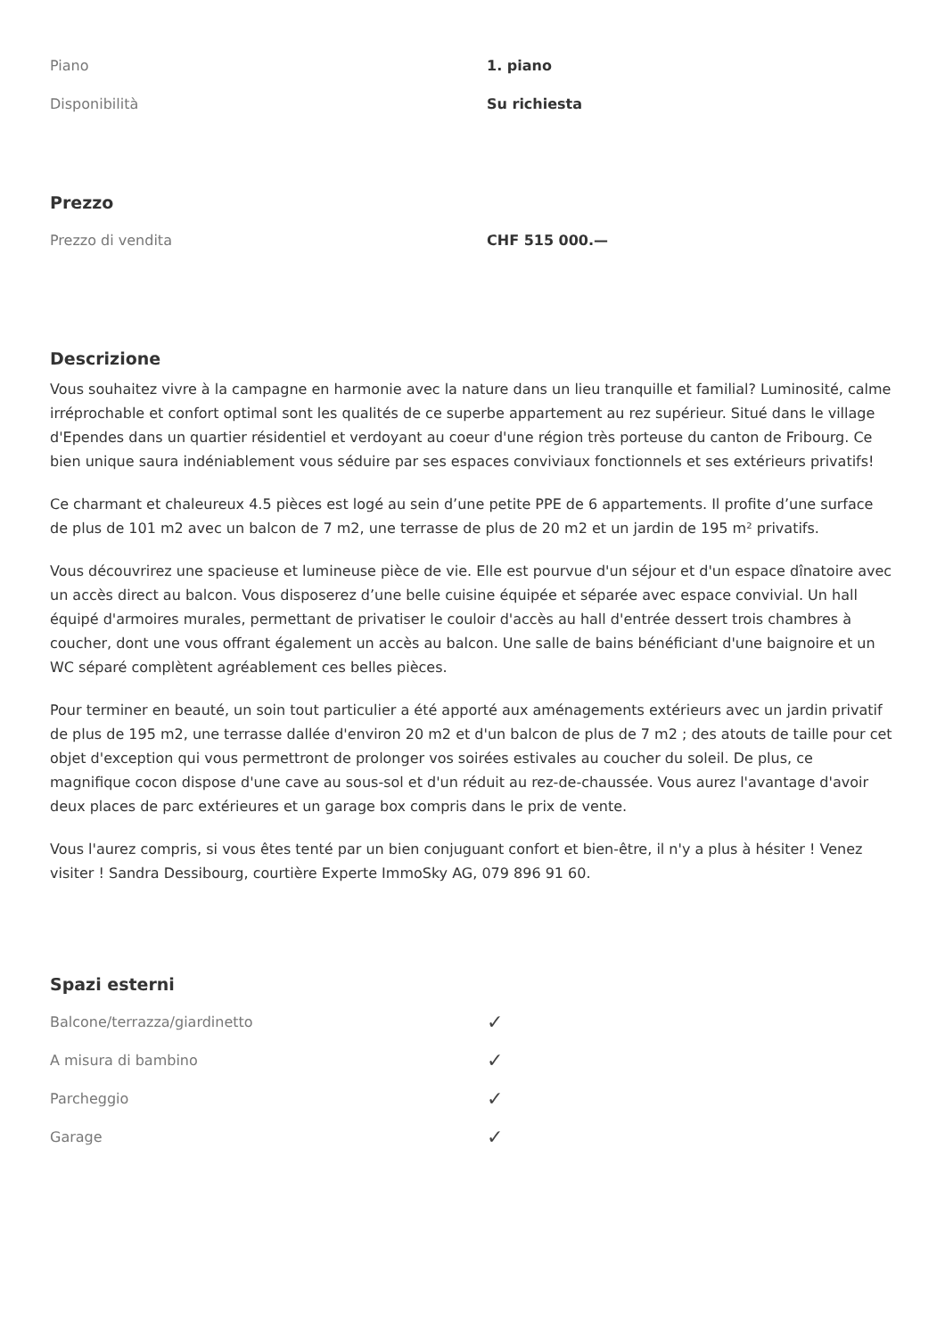| Piano | 1. piano |
| Disponibilità | Su richiesta |
Prezzo
| Prezzo di vendita | CHF 515 000.— |
Descrizione
Vous souhaitez vivre à la campagne en harmonie avec la nature dans un lieu tranquille et familial? Luminosité, calme irréprochable et confort optimal sont les qualités de ce superbe appartement au rez supérieur. Situé dans le village d'Ependes dans un quartier résidentiel et verdoyant au coeur d'une région très porteuse du canton de Fribourg. Ce bien unique saura indéniablement vous séduire par ses espaces conviviaux fonctionnels et ses extérieurs privatifs!
Ce charmant et chaleureux 4.5 pièces est logé au sein d’une petite PPE de 6 appartements. Il profite d’une surface de plus de 101 m2 avec un balcon de 7 m2, une terrasse de plus de 20 m2 et un jardin de 195 m² privatifs.
Vous découvrirez une spacieuse et lumineuse pièce de vie. Elle est pourvue d'un séjour et d'un espace dînatoire avec un accès direct au balcon. Vous disposerez d’une belle cuisine équipée et séparée avec espace convivial. Un hall équipé d'armoires murales, permettant de privatiser le couloir d'accès au hall d'entrée dessert trois chambres à coucher, dont une vous offrant également un accès au balcon. Une salle de bains bénéficiant d'une baignoire et un WC séparé complètent agréablement ces belles pièces.
Pour terminer en beauté, un soin tout particulier a été apporté aux aménagements extérieurs avec un jardin privatif de plus de 195 m2, une terrasse dallée d'environ 20 m2 et d'un balcon de plus de 7 m2 ; des atouts de taille pour cet objet d'exception qui vous permettront de prolonger vos soirées estivales au coucher du soleil. De plus, ce magnifique cocon dispose d'une cave au sous-sol et d'un réduit au rez-de-chaussée. Vous aurez l'avantage d'avoir deux places de parc extérieures et un garage box compris dans le prix de vente.
Vous l'aurez compris, si vous êtes tenté par un bien conjuguant confort et bien-être, il n'y a plus à hésiter ! Venez visiter ! Sandra Dessibourg, courtière Experte ImmoSky AG, 079 896 91 60.
Spazi esterni
| Balcone/terrazza/giardinetto | ✓ |
| A misura di bambino | ✓ |
| Parcheggio | ✓ |
| Garage | ✓ |